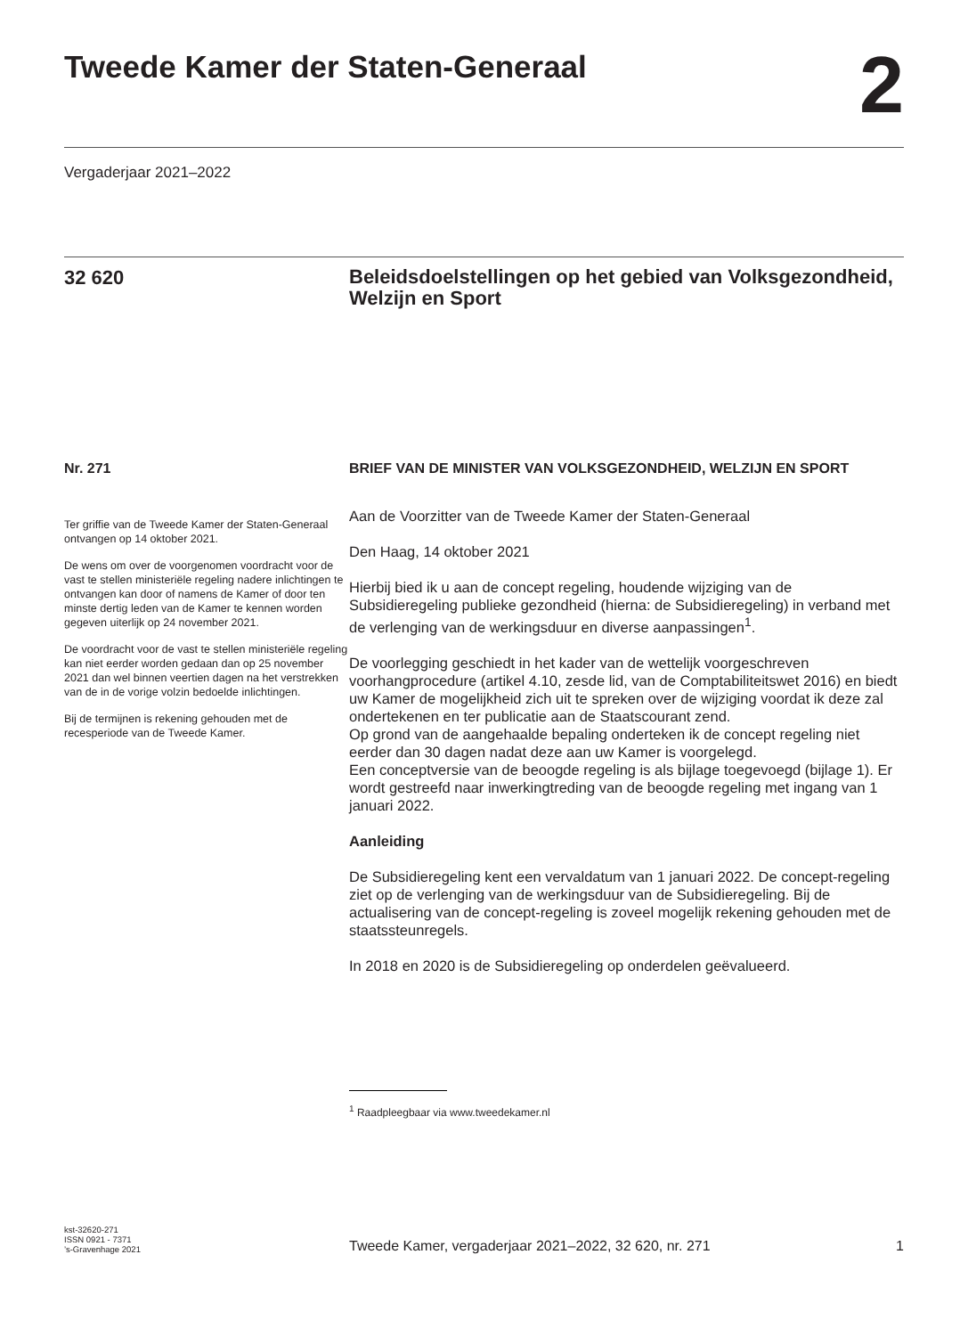Tweede Kamer der Staten-Generaal
2
Vergaderjaar 2021–2022
32 620
Beleidsdoelstellingen op het gebied van Volksgezondheid, Welzijn en Sport
Nr. 271
Ter griffie van de Tweede Kamer der Staten-Generaal ontvangen op 14 oktober 2021.
De wens om over de voorgenomen voordracht voor de vast te stellen ministeriële regeling nadere inlichtingen te ontvangen kan door of namens de Kamer of door ten minste dertig leden van de Kamer te kennen worden gegeven uiterlijk op 24 november 2021.
De voordracht voor de vast te stellen ministeriële regeling kan niet eerder worden gedaan dan op 25 november 2021 dan wel binnen veertien dagen na het verstrekken van de in de vorige volzin bedoelde inlichtingen.
Bij de termijnen is rekening gehouden met de recesperiode van de Tweede Kamer.
BRIEF VAN DE MINISTER VAN VOLKSGEZONDHEID, WELZIJN EN SPORT
Aan de Voorzitter van de Tweede Kamer der Staten-Generaal
Den Haag, 14 oktober 2021
Hierbij bied ik u aan de concept regeling, houdende wijziging van de Subsidieregeling publieke gezondheid (hierna: de Subsidieregeling) in verband met de verlenging van de werkingsduur en diverse aanpassingen<sup>1</sup>.
De voorlegging geschiedt in het kader van de wettelijk voorgeschreven voorhangprocedure (artikel 4.10, zesde lid, van de Comptabiliteitswet 2016) en biedt uw Kamer de mogelijkheid zich uit te spreken over de wijziging voordat ik deze zal ondertekenen en ter publicatie aan de Staatscourant zend.
Op grond van de aangehaalde bepaling onderteken ik de concept regeling niet eerder dan 30 dagen nadat deze aan uw Kamer is voorgelegd.
Een conceptversie van de beoogde regeling is als bijlage toegevoegd (bijlage 1). Er wordt gestreefd naar inwerkingtreding van de beoogde regeling met ingang van 1 januari 2022.
Aanleiding
De Subsidieregeling kent een vervaldatum van 1 januari 2022. De concept-regeling ziet op de verlenging van de werkingsduur van de Subsidieregeling. Bij de actualisering van de concept-regeling is zoveel mogelijk rekening gehouden met de staatssteunregels.
In 2018 en 2020 is de Subsidieregeling op onderdelen geëvalueerd.
<sup>1</sup> Raadpleegbaar via www.tweedekamer.nl
kst-32620-271
ISSN 0921 - 7371
’s-Gravenhage 2021
Tweede Kamer, vergaderjaar 2021–2022, 32 620, nr. 271 1